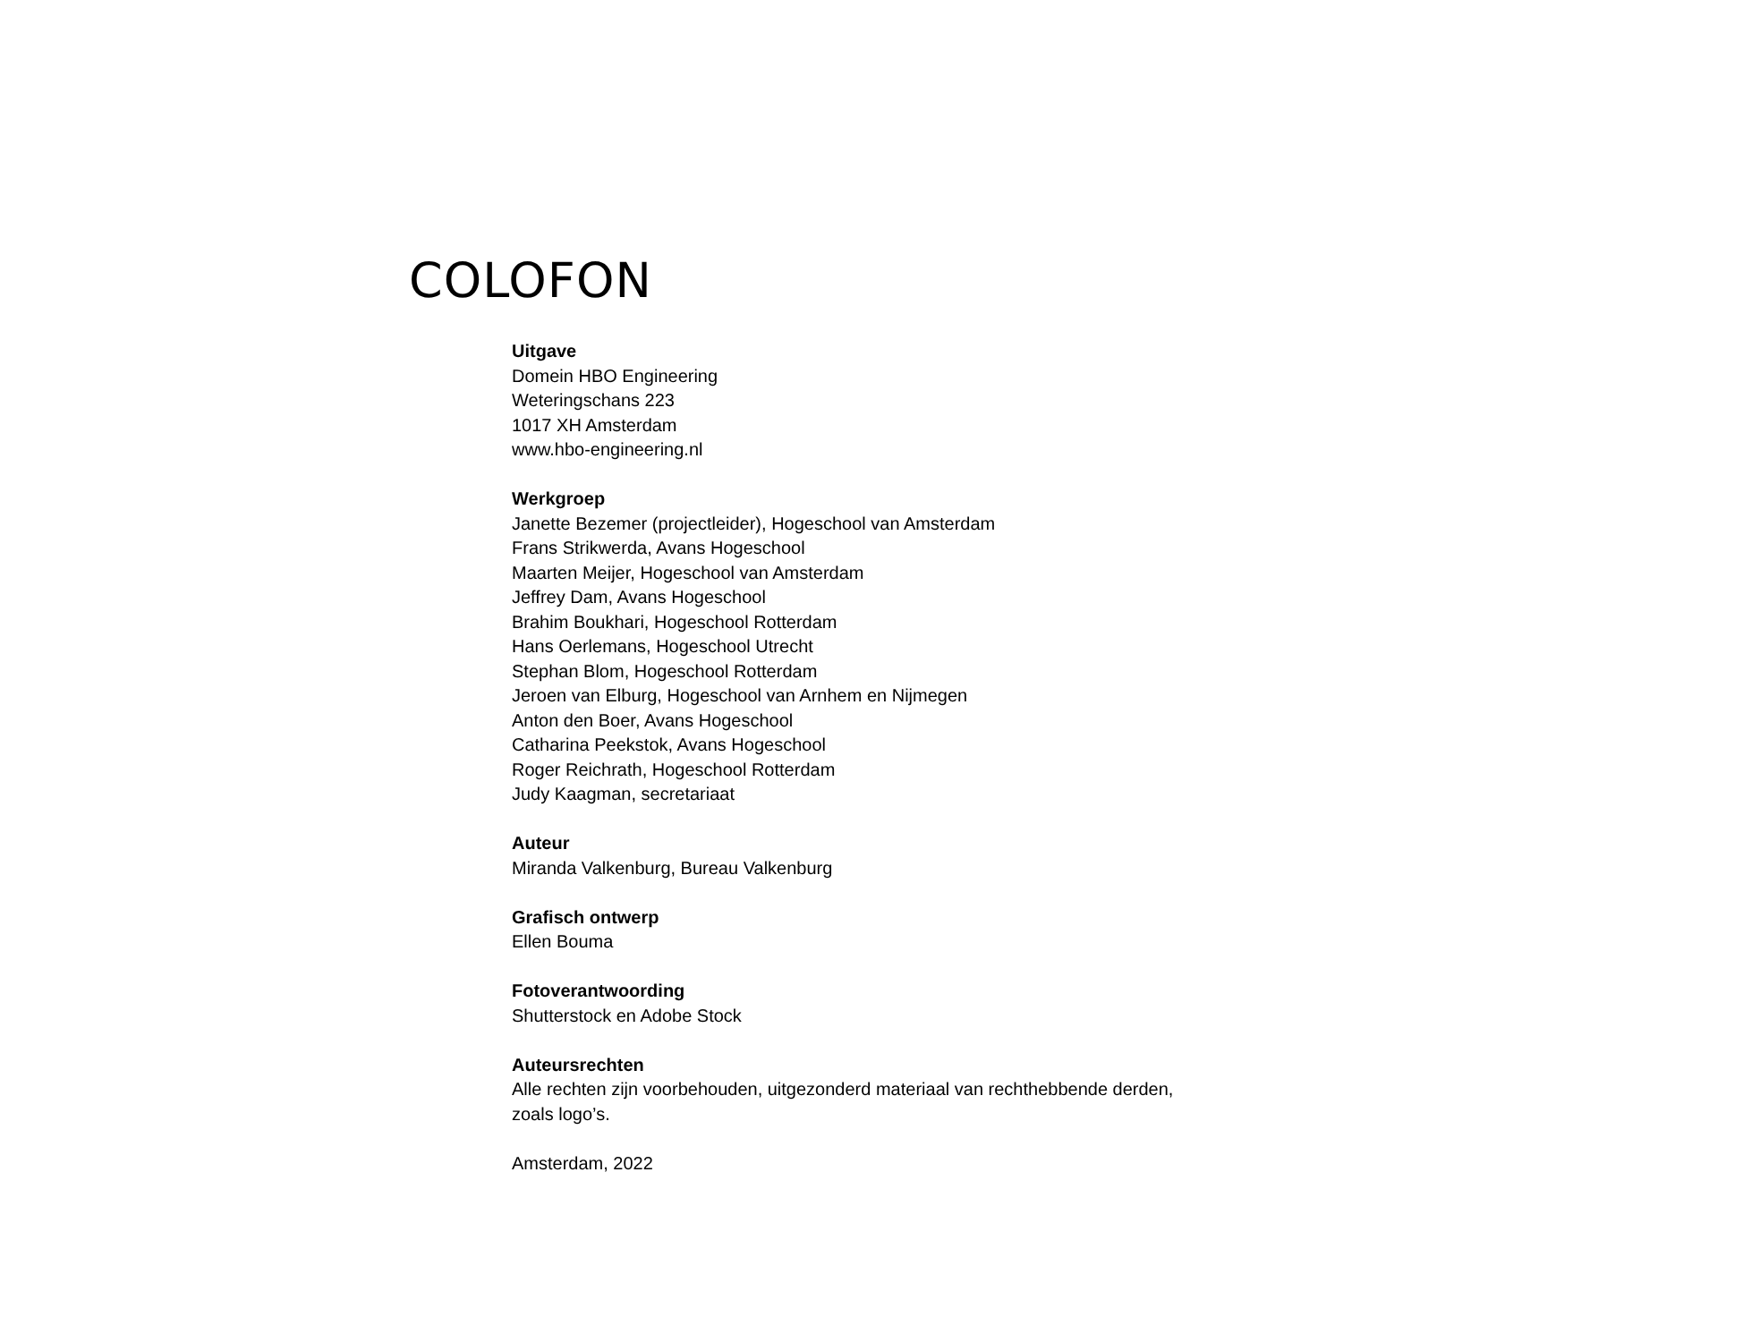COLOFON
Uitgave
Domein HBO Engineering
Weteringschans 223
1017 XH Amsterdam
www.hbo-engineering.nl
Werkgroep
Janette Bezemer (projectleider), Hogeschool van Amsterdam
Frans Strikwerda, Avans Hogeschool
Maarten Meijer, Hogeschool van Amsterdam
Jeffrey Dam, Avans Hogeschool
Brahim Boukhari, Hogeschool Rotterdam
Hans Oerlemans, Hogeschool Utrecht
Stephan Blom, Hogeschool Rotterdam
Jeroen van Elburg, Hogeschool van Arnhem en Nijmegen
Anton den Boer, Avans Hogeschool
Catharina Peekstok, Avans Hogeschool
Roger Reichrath, Hogeschool Rotterdam
Judy Kaagman, secretariaat
Auteur
Miranda Valkenburg, Bureau Valkenburg
Grafisch ontwerp
Ellen Bouma
Fotoverantwoording
Shutterstock en Adobe Stock
Auteursrechten
Alle rechten zijn voorbehouden, uitgezonderd materiaal van rechthebbende derden, zoals logo’s.
Amsterdam, 2022